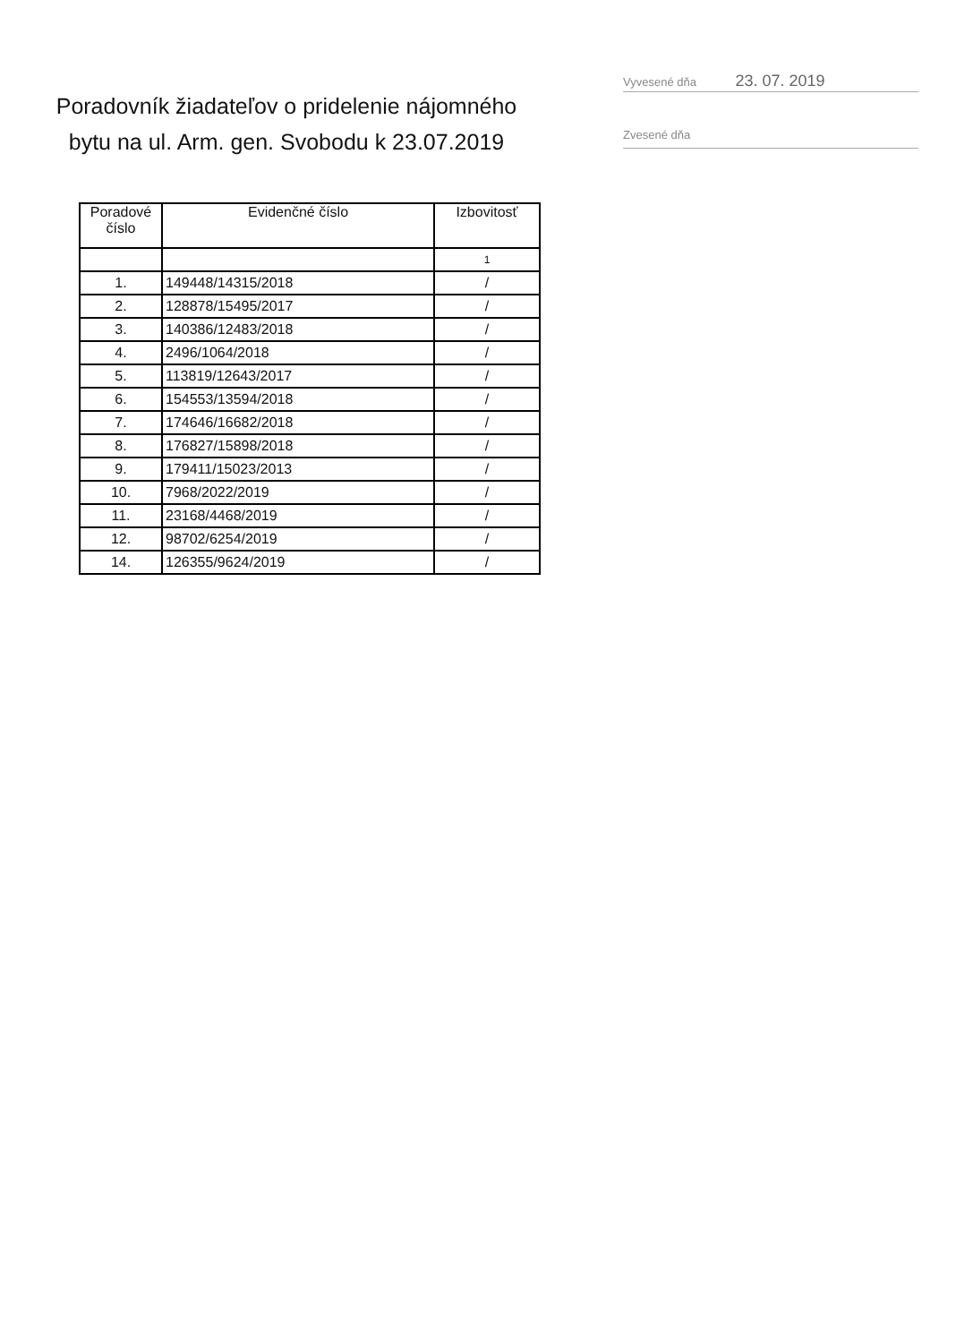Poradovník žiadateľov o pridelenie nájomného bytu na ul. Arm. gen. Svobodu k 23.07.2019
Vyvesené dňa 23. 07. 2019
Zvesené dňa
| Poradové číslo | Evidenčné číslo | Izbovitosť |
| --- | --- | --- |
| | | 1 |
| 1. | 149448/14315/2018 | / |
| 2. | 128878/15495/2017 | / |
| 3. | 140386/12483/2018 | / |
| 4. | 2496/1064/2018 | / |
| 5. | 113819/12643/2017 | / |
| 6. | 154553/13594/2018 | / |
| 7. | 174646/16682/2018 | / |
| 8. | 176827/15898/2018 | / |
| 9. | 179411/15023/2013 | / |
| 10. | 7968/2022/2019 | / |
| 11. | 23168/4468/2019 | / |
| 12. | 98702/6254/2019 | / |
| 14. | 126355/9624/2019 | / |